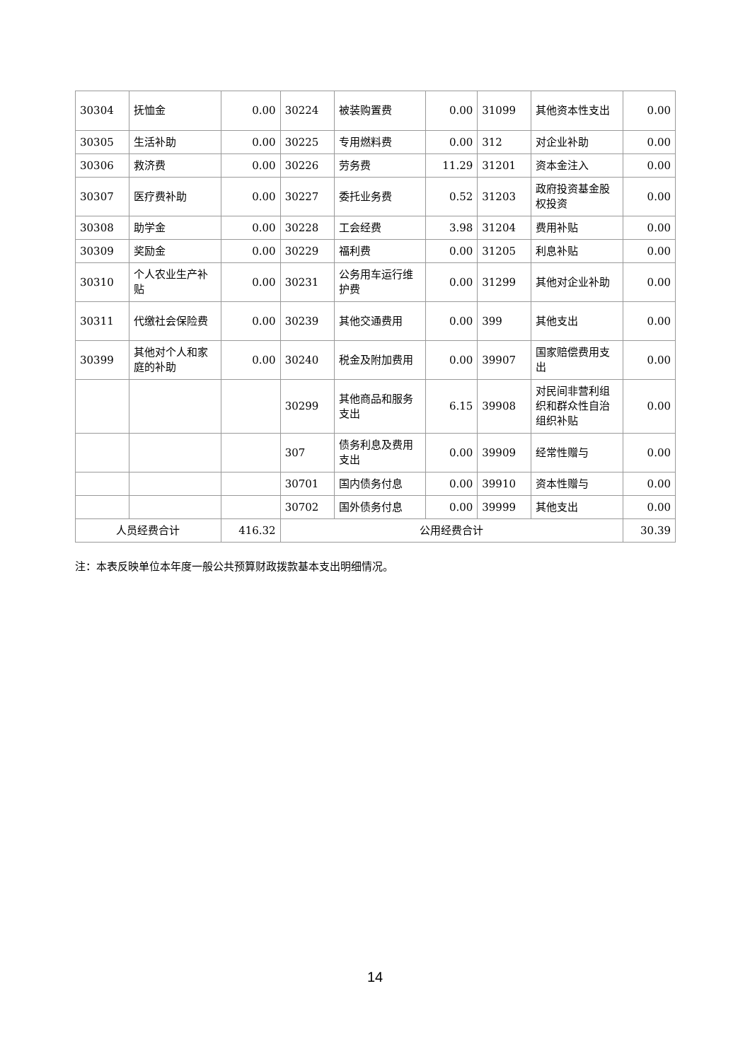| 30304 | 抚恤金 | 0.00 | 30224 | 被装购置费 | 0.00 | 31099 | 其他资本性支出 | 0.00 |
| 30305 | 生活补助 | 0.00 | 30225 | 专用燃料费 | 0.00 | 312 | 对企业补助 | 0.00 |
| 30306 | 救济费 | 0.00 | 30226 | 劳务费 | 11.29 | 31201 | 资本金注入 | 0.00 |
| 30307 | 医疗费补助 | 0.00 | 30227 | 委托业务费 | 0.52 | 31203 | 政府投资基金股权投资 | 0.00 |
| 30308 | 助学金 | 0.00 | 30228 | 工会经费 | 3.98 | 31204 | 费用补贴 | 0.00 |
| 30309 | 奖励金 | 0.00 | 30229 | 福利费 | 0.00 | 31205 | 利息补贴 | 0.00 |
| 30310 | 个人农业生产补贴 | 0.00 | 30231 | 公务用车运行维护费 | 0.00 | 31299 | 其他对企业补助 | 0.00 |
| 30311 | 代缴社会保险费 | 0.00 | 30239 | 其他交通费用 | 0.00 | 399 | 其他支出 | 0.00 |
| 30399 | 其他对个人和家庭的补助 | 0.00 | 30240 | 税金及附加费用 | 0.00 | 39907 | 国家赔偿费用支出 | 0.00 |
| | | | 30299 | 其他商品和服务支出 | 6.15 | 39908 | 对民间非营利组织和群众性自治组织补贴 | 0.00 |
| | | | 307 | 债务利息及费用支出 | 0.00 | 39909 | 经常性赠与 | 0.00 |
| | | | 30701 | 国内债务付息 | 0.00 | 39910 | 资本性赠与 | 0.00 |
| | | | 30702 | 国外债务付息 | 0.00 | 39999 | 其他支出 | 0.00 |
| 人员经费合计 | | 416.32 | 公用经费合计 | | | | | 30.39 |
注：本表反映单位本年度一般公共预算财政拨款基本支出明细情况。
14